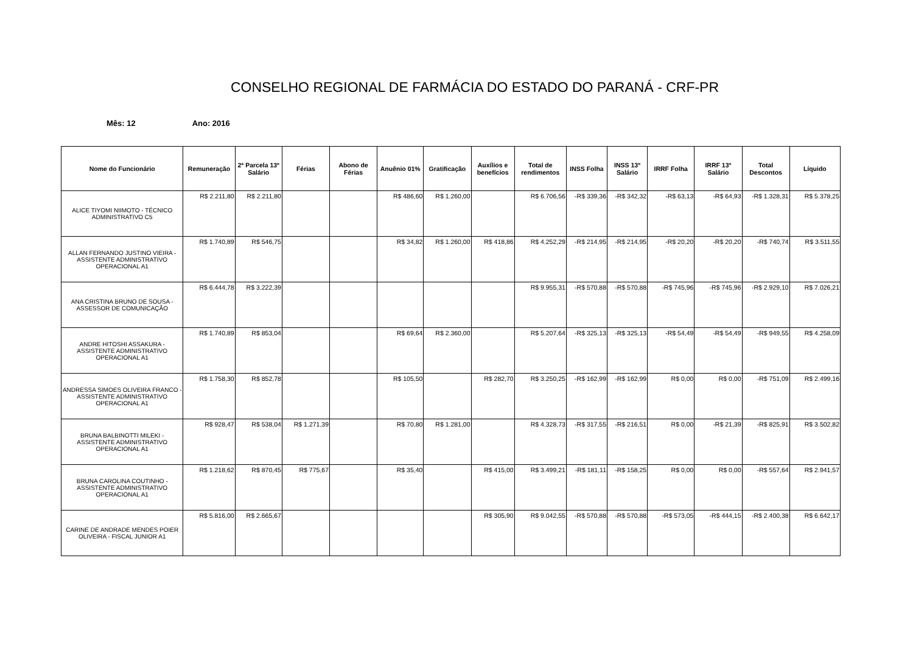CONSELHO REGIONAL DE FARMÁCIA DO ESTADO DO PARANÁ - CRF-PR
Mês: 12 Ano: 2016
| Nome do Funcionário | Remuneração | 2ª Parcela 13º Salário | Férias | Abono de Férias | Anuênio 01% | Gratificação | Auxílios e benefícios | Total de rendimentos | INSS Folha | INSS 13º Salário | IRRF Folha | IRRF 13º Salário | Total Descontos | Líquido |
| --- | --- | --- | --- | --- | --- | --- | --- | --- | --- | --- | --- | --- | --- | --- |
| ALICE TIYOMI NIIMOTO - TÉCNICO ADMINISTRATIVO C5 | R$ 2.211,80 | R$ 2.211,80 | | | R$ 486,60 | R$ 1.260,00 | | R$ 6.706,56 | -R$ 339,36 | -R$ 342,32 | -R$ 63,13 | -R$ 64,93 | -R$ 1.328,31 | R$ 5.378,25 |
| ALLAN FERNANDO JUSTINO VIEIRA - ASSISTENTE ADMINISTRATIVO OPERACIONAL A1 | R$ 1.740,89 | R$ 546,75 | | | R$ 34,82 | R$ 1.260,00 | R$ 418,86 | R$ 4.252,29 | -R$ 214,95 | -R$ 214,95 | -R$ 20,20 | -R$ 20,20 | -R$ 740,74 | R$ 3.511,55 |
| ANA CRISTINA BRUNO DE SOUSA - ASSESSOR DE COMUNICAÇÃO | R$ 6.444,78 | R$ 3.222,39 | | | | | | R$ 9.955,31 | -R$ 570,88 | -R$ 570,88 | -R$ 745,96 | -R$ 745,96 | -R$ 2.929,10 | R$ 7.026,21 |
| ANDRE HITOSHI ASSAKURA - ASSISTENTE ADMINISTRATIVO OPERACIONAL A1 | R$ 1.740,89 | R$ 853,04 | | | R$ 69,64 | R$ 2.360,00 | | R$ 5.207,64 | -R$ 325,13 | -R$ 325,13 | -R$ 54,49 | -R$ 54,49 | -R$ 949,55 | R$ 4.258,09 |
| ANDRESSA SIMOES OLIVEIRA FRANCO - ASSISTENTE ADMINISTRATIVO OPERACIONAL A1 | R$ 1.758,30 | R$ 852,78 | | | R$ 105,50 | | R$ 282,70 | R$ 3.250,25 | -R$ 162,99 | -R$ 162,99 | R$ 0,00 | R$ 0,00 | -R$ 751,09 | R$ 2.499,16 |
| BRUNA BALBINOTTI MILEKI - ASSISTENTE ADMINISTRATIVO OPERACIONAL A1 | R$ 928,47 | R$ 538,04 | R$ 1.271,39 | | R$ 70,80 | R$ 1.281,00 | | R$ 4.328,73 | -R$ 317,55 | -R$ 216,51 | R$ 0,00 | -R$ 21,39 | -R$ 825,91 | R$ 3.502,82 |
| BRUNA CAROLINA COUTINHO - ASSISTENTE ADMINISTRATIVO OPERACIONAL A1 | R$ 1.218,62 | R$ 870,45 | R$ 775,67 | | R$ 35,40 | | R$ 415,00 | R$ 3.499,21 | -R$ 181,11 | -R$ 158,25 | R$ 0,00 | R$ 0,00 | -R$ 557,64 | R$ 2.941,57 |
| CARINE DE ANDRADE MENDES POIER OLIVEIRA - FISCAL JUNIOR A1 | R$ 5.816,00 | R$ 2.665,67 | | | | | R$ 305,90 | R$ 9.042,55 | -R$ 570,88 | -R$ 570,88 | -R$ 573,05 | -R$ 444,15 | -R$ 2.400,38 | R$ 6.642,17 |